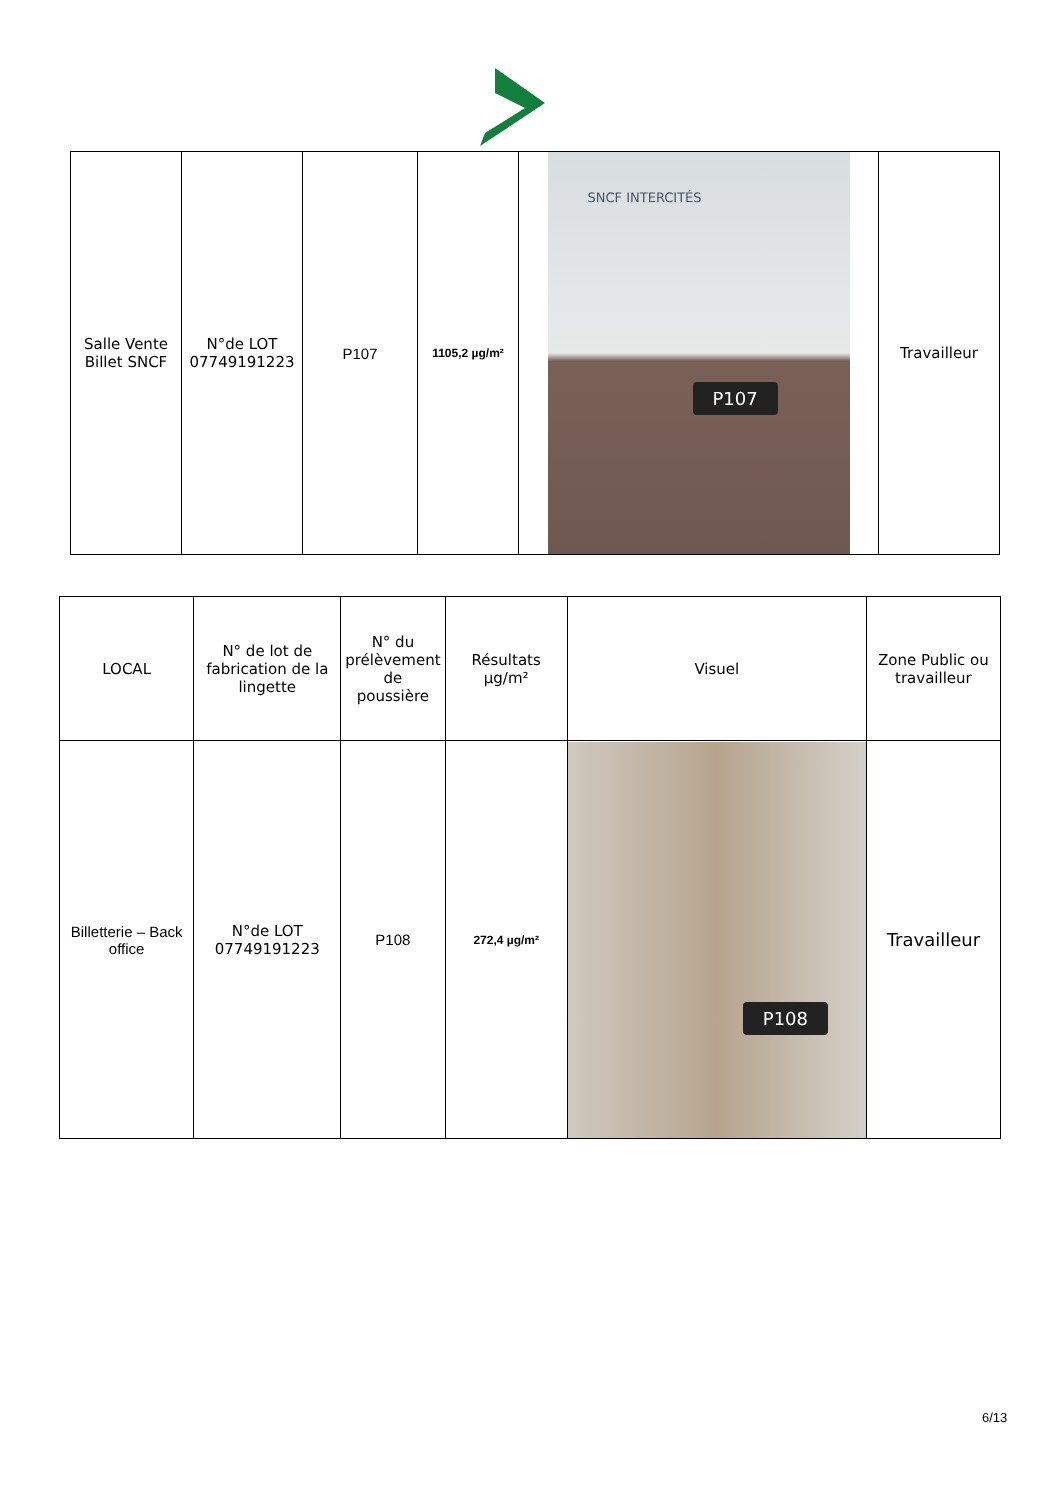| Salle Vente Billet SNCF | N°de LOT 07749191223 | P107 | 1105,2 µg/m² | SNCF INTERCITÉS P107 | Travailleur |
| LOCAL | N° de lot de fabrication de la lingette | N° du prélèvement de poussière | Résultats µg/m² | Visuel | Zone Public ou travailleur |
| --- | --- | --- | --- | --- | --- |
| Billetterie – Back office | N°de LOT 07749191223 | P108 | 272,4 µg/m² | P108 | Travailleur |
6/13